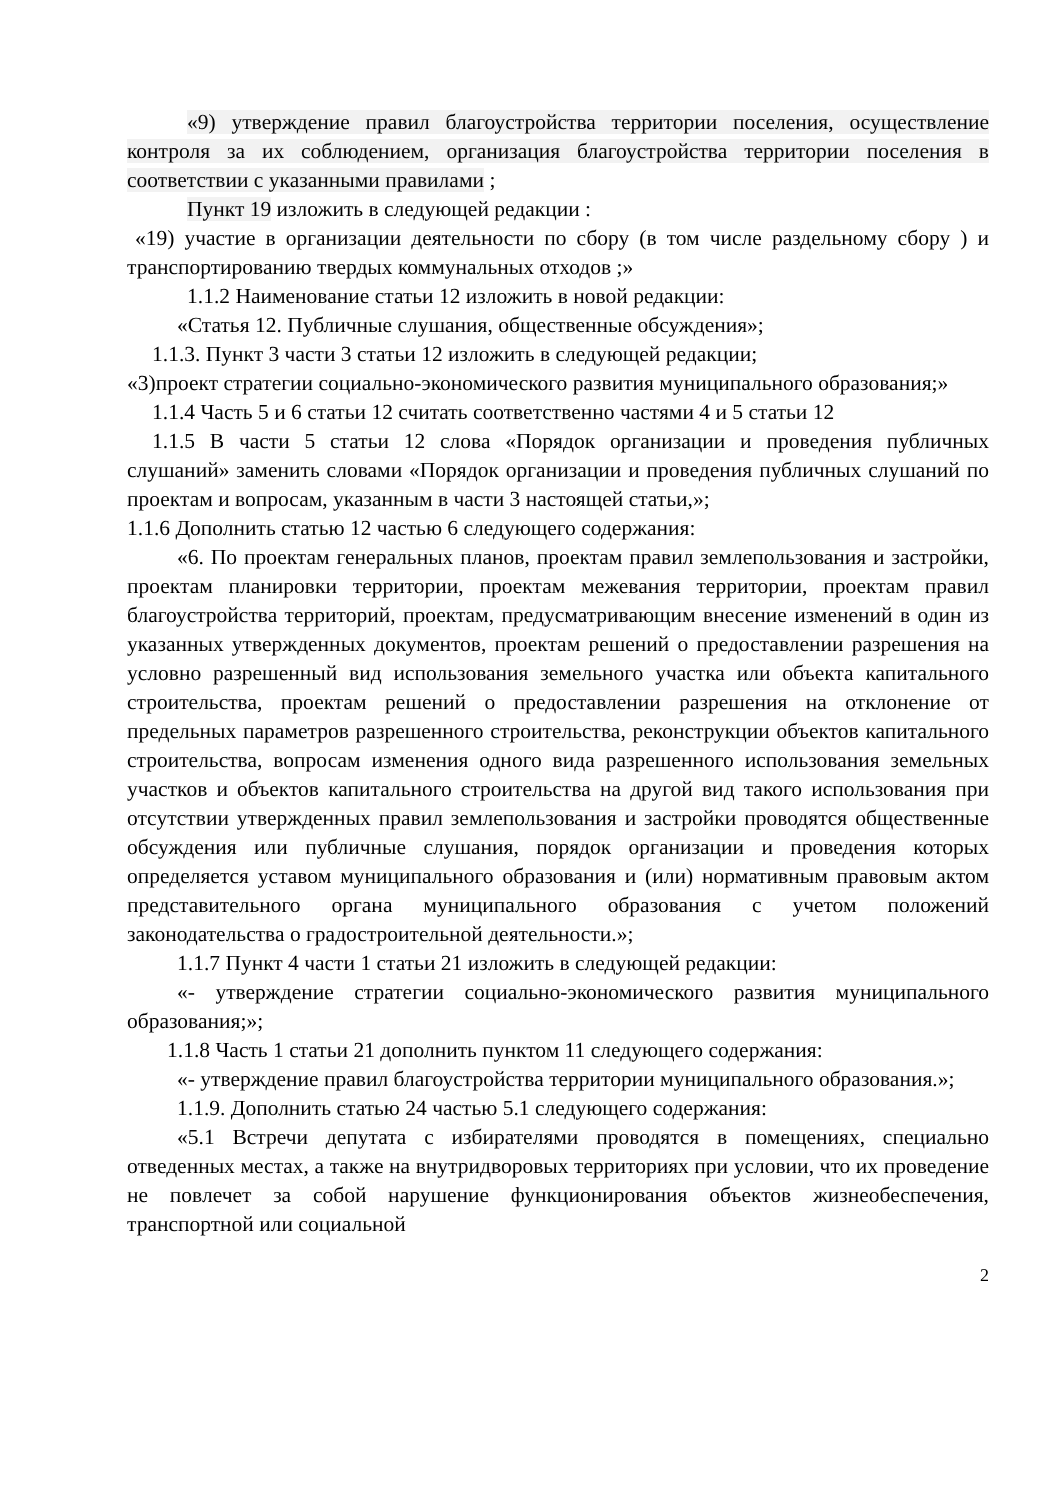«9) утверждение правил благоустройства территории поселения, осуществление контроля за их соблюдением, организация благоустройства территории поселения в соответствии с указанными правилами ;
Пункт 19 изложить в следующей редакции :
«19) участие в организации деятельности по сбору (в том числе раздельному сбору ) и транспортированию твердых коммунальных отходов ;»
1.1.2 Наименование статьи 12 изложить в новой редакции:
«Статья 12. Публичные слушания, общественные обсуждения»;
1.1.3. Пункт 3 части 3 статьи 12 изложить в следующей редакции;
«3)проект стратегии социально-экономического развития муниципального образования;»
1.1.4 Часть 5 и 6 статьи 12 считать соответственно частями 4 и 5 статьи 12
1.1.5 В части 5 статьи 12 слова «Порядок организации и проведения публичных слушаний» заменить словами «Порядок организации и проведения публичных слушаний по проектам и вопросам, указанным в части 3 настоящей статьи,»;
1.1.6 Дополнить статью 12 частью 6 следующего содержания:
«6. По проектам генеральных планов, проектам правил землепользования и застройки, проектам планировки территории, проектам межевания территории, проектам правил благоустройства территорий, проектам, предусматривающим внесение изменений в один из указанных утвержденных документов, проектам решений о предоставлении разрешения на условно разрешенный вид использования земельного участка или объекта капитального строительства, проектам решений о предоставлении разрешения на отклонение от предельных параметров разрешенного строительства, реконструкции объектов капитального строительства, вопросам изменения одного вида разрешенного использования земельных участков и объектов капитального строительства на другой вид такого использования при отсутствии утвержденных правил землепользования и застройки проводятся общественные обсуждения или публичные слушания, порядок организации и проведения которых определяется уставом муниципального образования и (или) нормативным правовым актом представительного органа муниципального образования с учетом положений законодательства о градостроительной деятельности.»;
1.1.7 Пункт 4 части 1 статьи 21 изложить в следующей редакции:
«- утверждение стратегии социально-экономического развития муниципального образования;»;
1.1.8 Часть 1 статьи 21 дополнить пунктом 11 следующего содержания:
«- утверждение правил благоустройства территории муниципального образования.»;
1.1.9. Дополнить статью 24 частью 5.1 следующего содержания:
«5.1 Встречи депутата с избирателями проводятся в помещениях, специально отведенных местах, а также на внутридворовых территориях при условии, что их проведение не повлечет за собой нарушение функционирования объектов жизнеобеспечения, транспортной или социальной
2